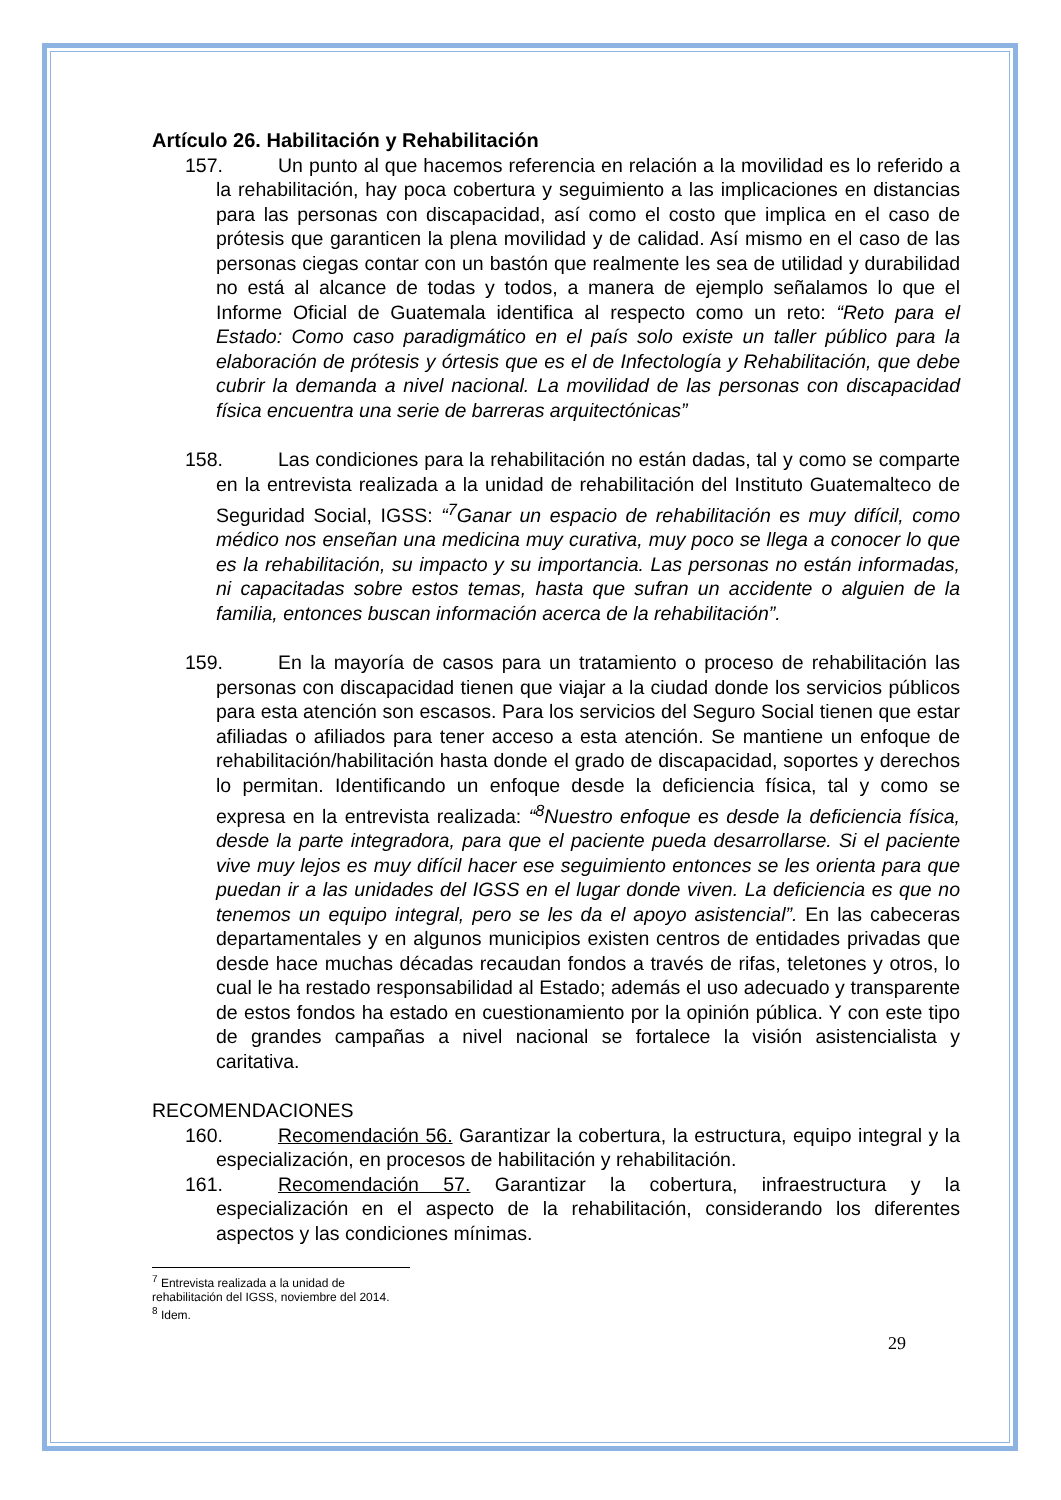Artículo 26. Habilitación y Rehabilitación
157. Un punto al que hacemos referencia en relación a la movilidad es lo referido a la rehabilitación, hay poca cobertura y seguimiento a las implicaciones en distancias para las personas con discapacidad, así como el costo que implica en el caso de prótesis que garanticen la plena movilidad y de calidad. Así mismo en el caso de las personas ciegas contar con un bastón que realmente les sea de utilidad y durabilidad no está al alcance de todas y todos, a manera de ejemplo señalamos lo que el Informe Oficial de Guatemala identifica al respecto como un reto: “Reto para el Estado: Como caso paradigmático en el país solo existe un taller público para la elaboración de prótesis y órtesis que es el de Infectología y Rehabilitación, que debe cubrir la demanda a nivel nacional. La movilidad de las personas con discapacidad física encuentra una serie de barreras arquitectónicas”
158. Las condiciones para la rehabilitación no están dadas, tal y como se comparte en la entrevista realizada a la unidad de rehabilitación del Instituto Guatemalteco de Seguridad Social, IGSS: “<sup>7</sup>Ganar un espacio de rehabilitación es muy difícil, como médico nos enseñan una medicina muy curativa, muy poco se llega a conocer lo que es la rehabilitación, su impacto y su importancia. Las personas no están informadas, ni capacitadas sobre estos temas, hasta que sufran un accidente o alguien de la familia, entonces buscan información acerca de la rehabilitación”.
159. En la mayoría de casos para un tratamiento o proceso de rehabilitación las personas con discapacidad tienen que viajar a la ciudad donde los servicios públicos para esta atención son escasos. Para los servicios del Seguro Social tienen que estar afiliadas o afiliados para tener acceso a esta atención. Se mantiene un enfoque de rehabilitación/habilitación hasta donde el grado de discapacidad, soportes y derechos lo permitan. Identificando un enfoque desde la deficiencia física, tal y como se expresa en la entrevista realizada: “<sup>8</sup>Nuestro enfoque es desde la deficiencia física, desde la parte integradora, para que el paciente pueda desarrollarse. Si el paciente vive muy lejos es muy difícil hacer ese seguimiento entonces se les orienta para que puedan ir a las unidades del IGSS en el lugar donde viven. La deficiencia es que no tenemos un equipo integral, pero se les da el apoyo asistencial”. En las cabeceras departamentales y en algunos municipios existen centros de entidades privadas que desde hace muchas décadas recaudan fondos a través de rifas, teletones y otros, lo cual le ha restado responsabilidad al Estado; además el uso adecuado y transparente de estos fondos ha estado en cuestionamiento por la opinión pública. Y con este tipo de grandes campañas a nivel nacional se fortalece la visión asistencialista y caritativa.
RECOMENDACIONES
160. Recomendación 56. Garantizar la cobertura, la estructura, equipo integral y la especialización, en procesos de habilitación y rehabilitación.
161. Recomendación 57. Garantizar la cobertura, infraestructura y la especialización en el aspecto de la rehabilitación, considerando los diferentes aspectos y las condiciones mínimas.
<sup>7</sup> Entrevista realizada a la unidad de rehabilitación del IGSS, noviembre del 2014.
<sup>8</sup> Idem.
29